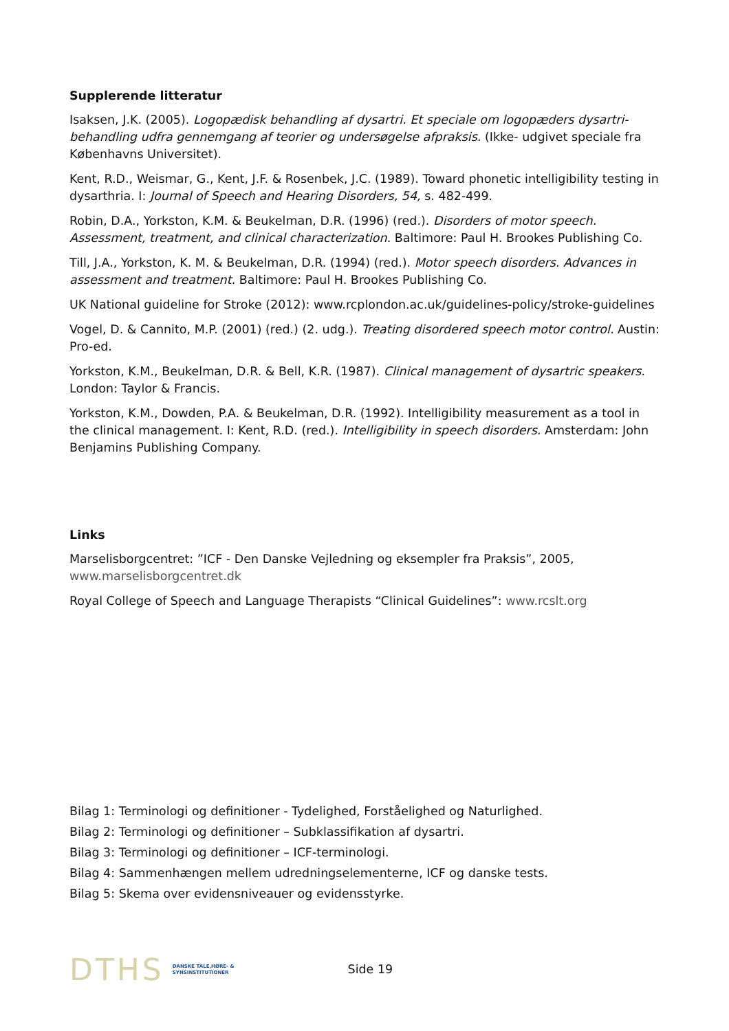Supplerende litteratur
Isaksen, J.K. (2005). Logopædisk behandling af dysartri. Et speciale om logopæders dysartri-behandling udfra gennemgang af teorier og undersøgelse afpraksis. (Ikke- udgivet speciale fra Københavns Universitet).
Kent, R.D., Weismar, G., Kent, J.F. & Rosenbek, J.C. (1989). Toward phonetic intelligibility testing in dysarthria. I: Journal of Speech and Hearing Disorders, 54, s. 482-499.
Robin, D.A., Yorkston, K.M. & Beukelman, D.R. (1996) (red.). Disorders of motor speech. Assessment, treatment, and clinical characterization. Baltimore: Paul H. Brookes Publishing Co.
Till, J.A., Yorkston, K. M. & Beukelman, D.R. (1994) (red.). Motor speech disorders. Advances in assessment and treatment. Baltimore: Paul H. Brookes Publishing Co.
UK National guideline for Stroke (2012): www.rcplondon.ac.uk/guidelines-policy/stroke-guidelines
Vogel, D. & Cannito, M.P. (2001) (red.) (2. udg.). Treating disordered speech motor control. Austin: Pro-ed.
Yorkston, K.M., Beukelman, D.R. & Bell, K.R. (1987). Clinical management of dysartric speakers. London: Taylor & Francis.
Yorkston, K.M., Dowden, P.A. & Beukelman, D.R. (1992). Intelligibility measurement as a tool in the clinical management. I: Kent, R.D. (red.). Intelligibility in speech disorders. Amsterdam: John Benjamins Publishing Company.
Links
Marselisborgcentret: ”ICF - Den Danske Vejledning og eksempler fra Praksis”, 2005, www.marselisborgcentret.dk
Royal College of Speech and Language Therapists “Clinical Guidelines”: www.rcslt.org
Bilag 1: Terminologi og definitioner - Tydelighed, Forståelighed og Naturlighed.
Bilag 2: Terminologi og definitioner – Subklassifikation af dysartri.
Bilag 3: Terminologi og definitioner – ICF-terminologi.
Bilag 4: Sammenhængen mellem udredningselementerne, ICF og danske tests.
Bilag 5: Skema over evidensniveauer og evidensstyrke.
DTHS DANSKE TALE,HØRE- &
SYNSINSTITUTIONER Side 19